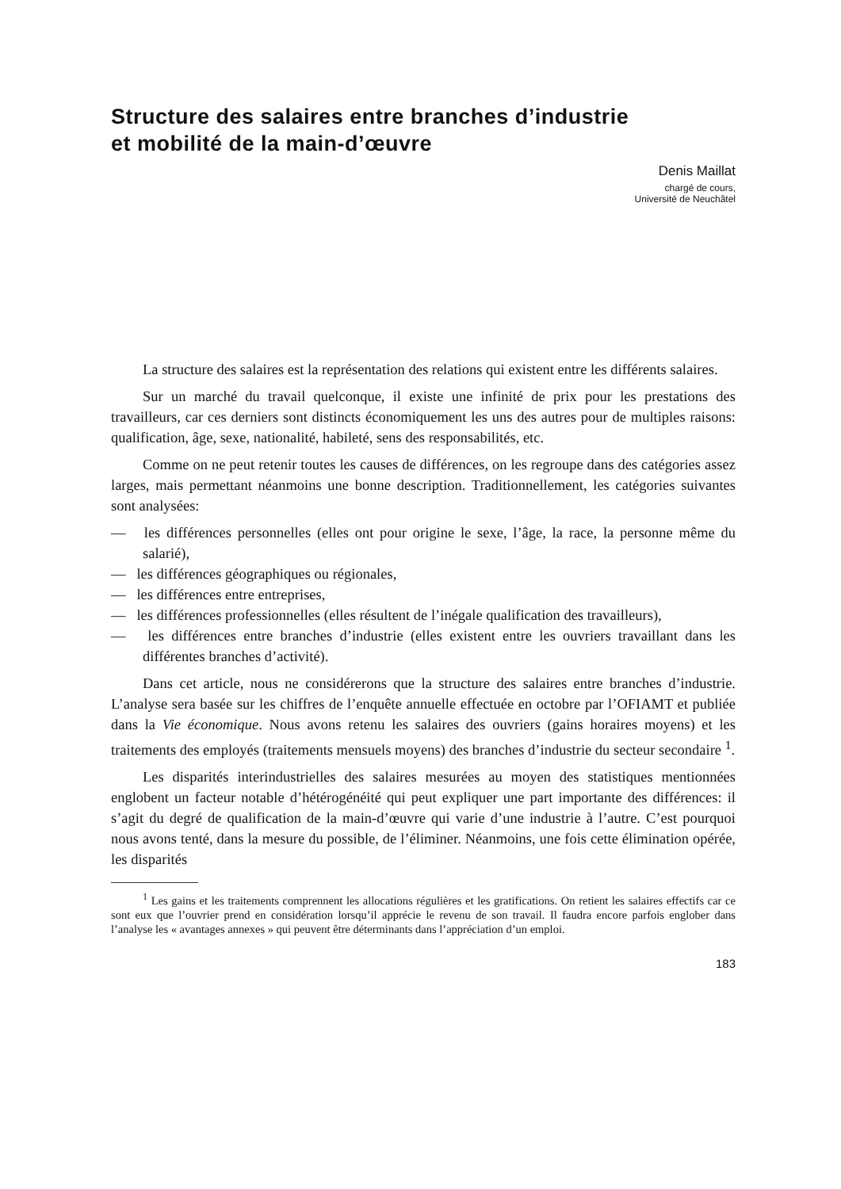Structure des salaires entre branches d’industrie
et mobilité de la main-d’œuvre
Denis Maillat
chargé de cours,
Université de Neuchâtel
La structure des salaires est la représentation des relations qui existent entre les différents salaires.
Sur un marché du travail quelconque, il existe une infinité de prix pour les prestations des travailleurs, car ces derniers sont distincts économiquement les uns des autres pour de multiples raisons: qualification, âge, sexe, nationalité, habileté, sens des responsabilités, etc.
Comme on ne peut retenir toutes les causes de différences, on les regroupe dans des catégories assez larges, mais permettant néanmoins une bonne description. Traditionnellement, les catégories suivantes sont analysées:
— les différences personnelles (elles ont pour origine le sexe, l’âge, la race, la personne même du salarié),
— les différences géographiques ou régionales,
— les différences entre entreprises,
— les différences professionnelles (elles résultent de l’inégale qualification des travailleurs),
— les différences entre branches d’industrie (elles existent entre les ouvriers travaillant dans les différentes branches d’activité).
Dans cet article, nous ne considérerons que la structure des salaires entre branches d’industrie. L’analyse sera basée sur les chiffres de l’enquête annuelle effectuée en octobre par l’OFIAMT et publiée dans la Vie économique. Nous avons retenu les salaires des ouvriers (gains horaires moyens) et les traitements des employés (traitements mensuels moyens) des branches d’industrie du secteur secondaire <sup>1</sup>.
Les disparités interindustrielles des salaires mesurées au moyen des statistiques mentionnées englobent un facteur notable d’hétérogénéité qui peut expliquer une part importante des différences: il s’agit du degré de qualification de la main-d’œuvre qui varie d’une industrie à l’autre. C’est pourquoi nous avons tenté, dans la mesure du possible, de l’éliminer. Néanmoins, une fois cette élimination opérée, les disparités
<sup>1</sup> Les gains et les traitements comprennent les allocations régulières et les gratifications. On retient les salaires effectifs car ce sont eux que l’ouvrier prend en considération lorsqu’il apprécie le revenu de son travail. Il faudra encore parfois englober dans l’analyse les « avantages annexes » qui peuvent être déterminants dans l’appréciation d’un emploi.
183